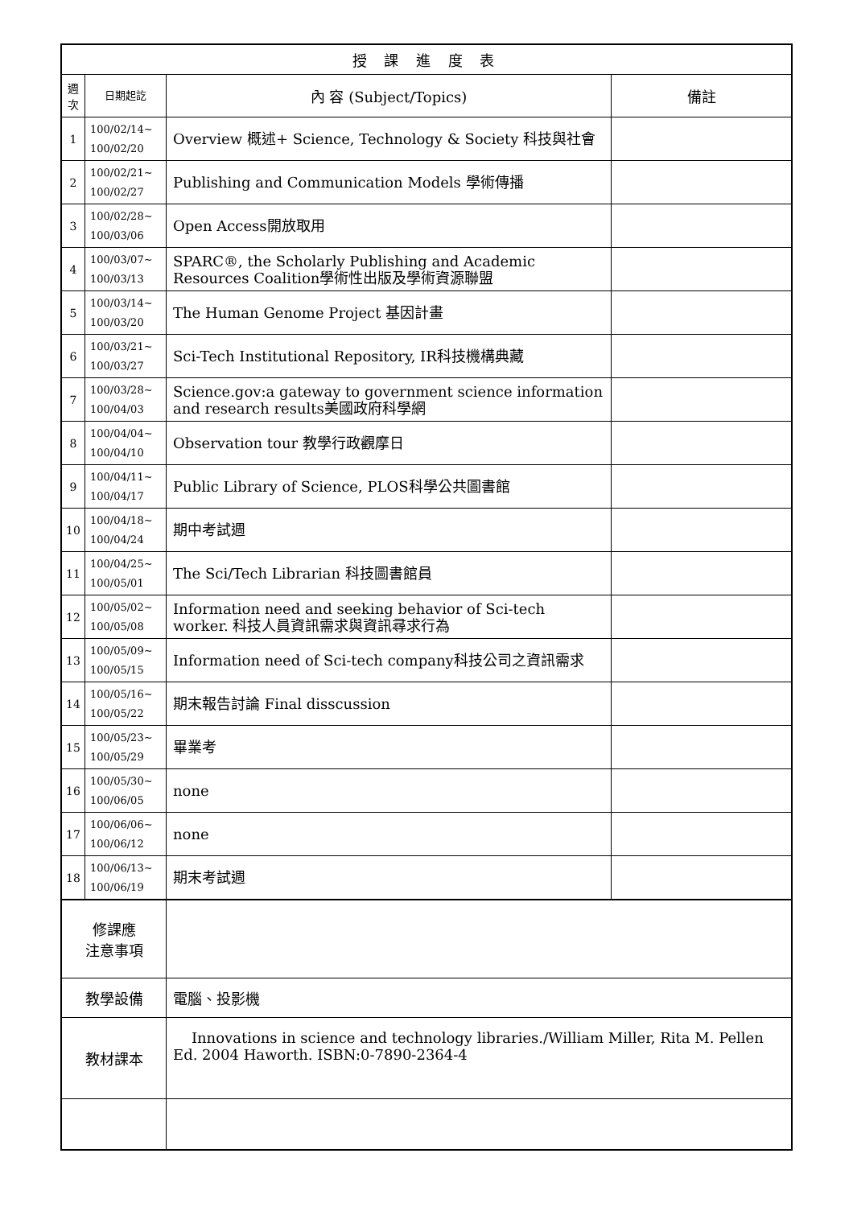| 授 課 進 度 表 | | | |
| --- | --- | --- | --- |
| 週 次 | 日期起訖 | 內 容 (Subject/Topics) | 備註 |
| 1 | 100/02/14~ 100/02/20 | Overview 概述+ Science, Technology & Society 科技與社會 | |
| 2 | 100/02/21~ 100/02/27 | Publishing and Communication Models 學術傳播 | |
| 3 | 100/02/28~ 100/03/06 | Open Access開放取用 | |
| 4 | 100/03/07~ 100/03/13 | SPARC®, the Scholarly Publishing and Academic Resources Coalition學術性出版及學術資源聯盟 | |
| 5 | 100/03/14~ 100/03/20 | The Human Genome Project 基因計畫 | |
| 6 | 100/03/21~ 100/03/27 | Sci-Tech Institutional Repository, IR科技機構典藏 | |
| 7 | 100/03/28~ 100/04/03 | Science.gov:a gateway to government science information and research results美國政府科學網 | |
| 8 | 100/04/04~ 100/04/10 | Observation tour 教學行政觀摩日 | |
| 9 | 100/04/11~ 100/04/17 | Public Library of Science, PLOS科學公共圖書館 | |
| 10 | 100/04/18~ 100/04/24 | 期中考試週 | |
| 11 | 100/04/25~ 100/05/01 | The Sci/Tech Librarian 科技圖書館員 | |
| 12 | 100/05/02~ 100/05/08 | Information need and seeking behavior of Sci-tech worker. 科技人員資訊需求與資訊尋求行為 | |
| 13 | 100/05/09~ 100/05/15 | Information need of Sci-tech company科技公司之資訊需求 | |
| 14 | 100/05/16~ 100/05/22 | 期末報告討論 Final disscussion | |
| 15 | 100/05/23~ 100/05/29 | 畢業考 | |
| 16 | 100/05/30~ 100/06/05 | none | |
| 17 | 100/06/06~ 100/06/12 | none | |
| 18 | 100/06/13~ 100/06/19 | 期末考試週 | |
| 修課應 注意事項 | | | |
| 教學設備 | | 電腦、投影機 | |
| 教材課本 | | Innovations in science and technology libraries./William Miller, Rita M. Pellen Ed. 2004 Haworth. ISBN:0-7890-2364-4 | |